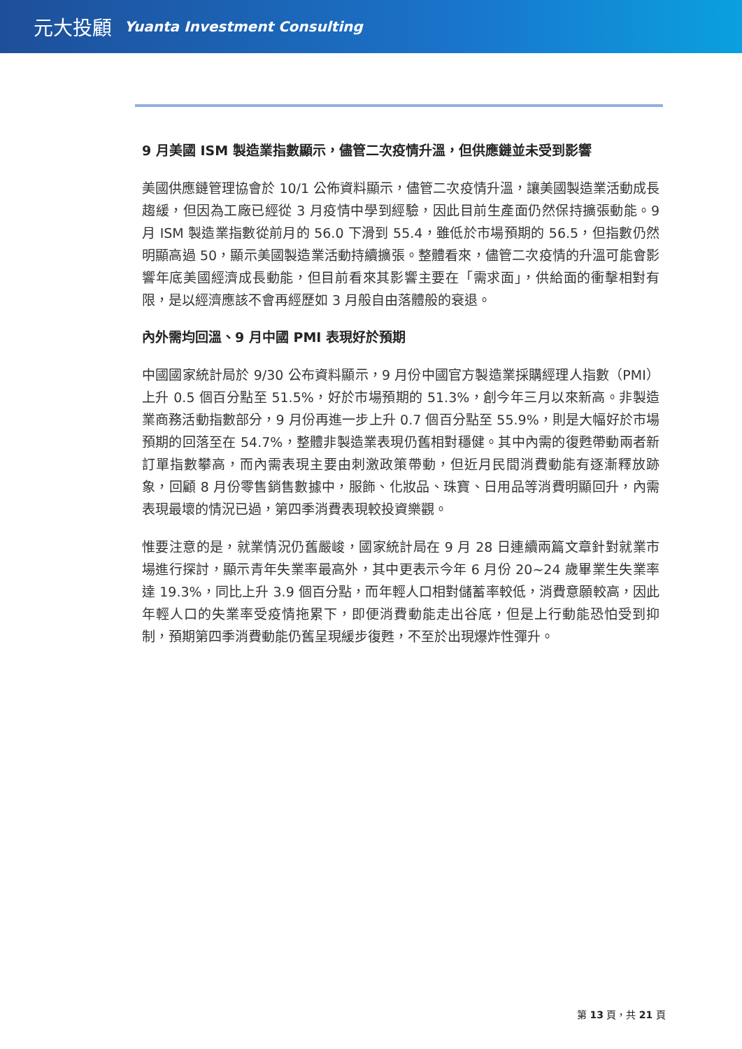元大投顧 Yuanta Investment Consulting
9 月美國 ISM 製造業指數顯示，儘管二次疫情升溫，但供應鏈並未受到影響
美國供應鏈管理協會於 10/1 公佈資料顯示，儘管二次疫情升溫，讓美國製造業活動成長趨緩，但因為工廠已經從 3 月疫情中學到經驗，因此目前生產面仍然保持擴張動能。9 月 ISM 製造業指數從前月的 56.0 下滑到 55.4，雖低於市場預期的 56.5，但指數仍然明顯高過 50，顯示美國製造業活動持續擴張。整體看來，儘管二次疫情的升溫可能會影響年底美國經濟成長動能，但目前看來其影響主要在「需求面」，供給面的衝擊相對有限，是以經濟應該不會再經歷如 3 月般自由落體般的衰退。
內外需均回溫、9 月中國 PMI 表現好於預期
中國國家統計局於 9/30 公布資料顯示，9 月份中國官方製造業採購經理人指數（PMI）上升 0.5 個百分點至 51.5%，好於市場預期的 51.3%，創今年三月以來新高。非製造業商務活動指數部分，9 月份再進一步上升 0.7 個百分點至 55.9%，則是大幅好於市場預期的回落至在 54.7%，整體非製造業表現仍舊相對穩健。其中內需的復甦帶動兩者新訂單指數攀高，而內需表現主要由刺激政策帶動，但近月民間消費動能有逐漸釋放跡象，回顧 8 月份零售銷售數據中，服飾、化妝品、珠寶、日用品等消費明顯回升，內需表現最壞的情況已過，第四季消費表現較投資樂觀。
惟要注意的是，就業情況仍舊嚴峻，國家統計局在 9 月 28 日連續兩篇文章針對就業市場進行探討，顯示青年失業率最高外，其中更表示今年 6 月份 20~24 歲畢業生失業率達 19.3%，同比上升 3.9 個百分點，而年輕人口相對儲蓄率較低，消費意願較高，因此年輕人口的失業率受疫情拖累下，即便消費動能走出谷底，但是上行動能恐怕受到抑制，預期第四季消費動能仍舊呈現緩步復甦，不至於出現爆炸性彈升。
第 13 頁，共 21 頁